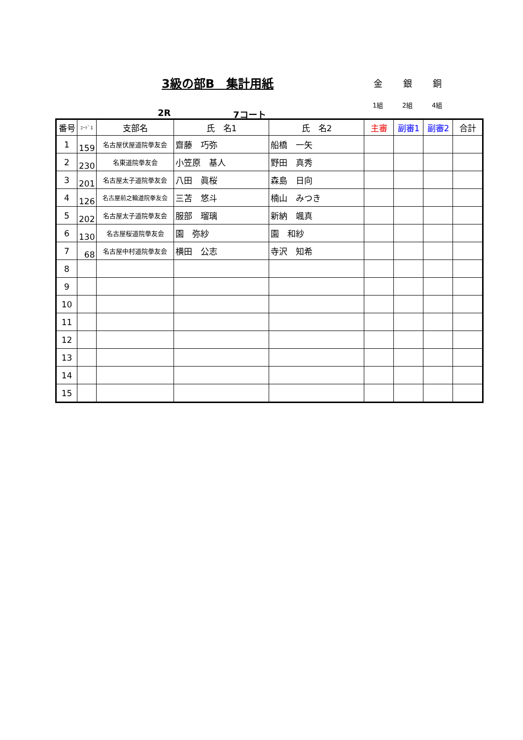3級の部B　集計用紙 金 銀 銅
1組 2組 4組
2R 7コート
| 番号 | ｺｰﾄﾞ1 | 支部名 | 氏 名1 | 氏 名2 | 主審 | 副審1 | 副審2 | 合計 |
| --- | --- | --- | --- | --- | --- | --- | --- | --- |
| 1 | 159 | 名古屋伏屋道院拳友会 | 齋藤 巧弥 | 船橋 一矢 | | | | |
| 2 | 230 | 名東道院拳友会 | 小笠原 基人 | 野田 真秀 | | | | |
| 3 | 201 | 名古屋太子道院拳友会 | 八田 眞桜 | 森島 日向 | | | | |
| 4 | 126 | 名古屋前之輪道院拳友会 | 三苫 悠斗 | 楠山 みつき | | | | |
| 5 | 202 | 名古屋太子道院拳友会 | 服部 瑠璃 | 新納 颯真 | | | | |
| 6 | 130 | 名古屋桜道院拳友会 | 園 弥紗 | 園 和紗 | | | | |
| 7 | 68 | 名古屋中村道院拳友会 | 横田 公志 | 寺沢 知希 | | | | |
| 8 | | | | | | | | |
| 9 | | | | | | | | |
| 10 | | | | | | | | |
| 11 | | | | | | | | |
| 12 | | | | | | | | |
| 13 | | | | | | | | |
| 14 | | | | | | | | |
| 15 | | | | | | | | |